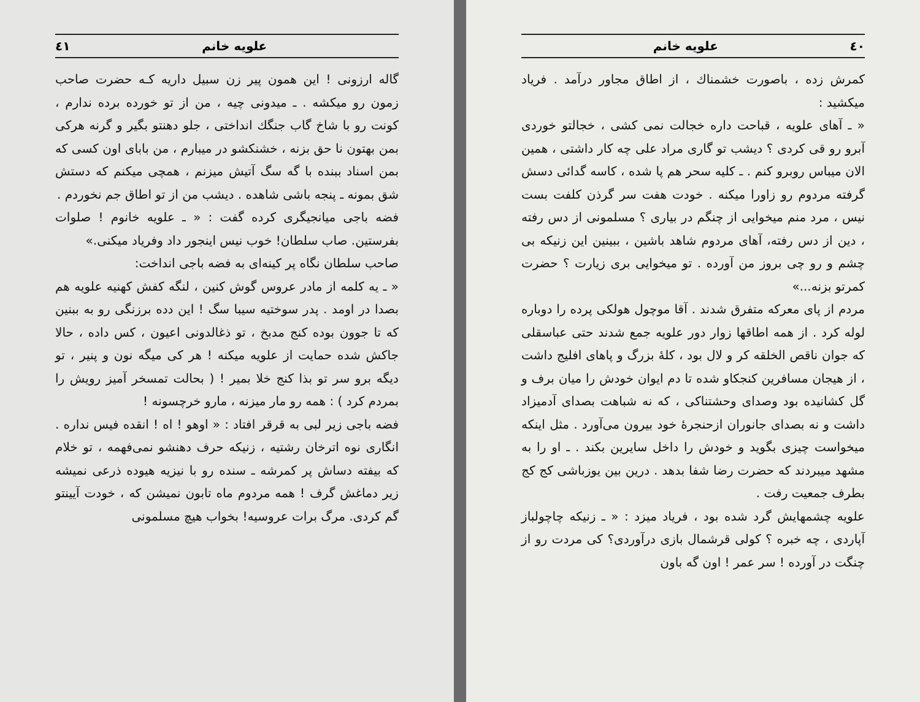٤٠ علویه خانم
کمرش زده ، باصورت خشمناك ، از اطاق مجاور درآمد . فریاد میکشید :
« ـ آهای علویه ، قباحت داره خجالت نمی کشی ، خجالتو خوردی آبرو رو قی کردی ؟ دیشب تو گاری مراد علی چه کار داشتی ، همین الان میباس روبرو کنم . ـ کلیه سحر هم پا شده ، کاسه گدائی دسش گرفته مردوم رو زاورا میکنه . خودت هفت سر گرذن کلفت بست نیس ، مرد منم میخوایی از چنگم در بیاری ؟ مسلمونی از دس رفته ، دین از دس رفته، آهای مردوم شاهد باشین ، ببینین این زنیکه بی چشم و رو چی بروز من آورده . تو میخوایی بری زیارت ؟ حضرت کمرتو بزنه...»
مردم از پای معرکه متفرق شدند . آقا موچول هولکی پرده را دوباره لوله کرد . از همه اطاقها زوار دور علویه جمع شدند حتی عباسقلی که جوان ناقص الخلقه کر و لال بود ، کلهٔ بزرگ و پاهای افلیج داشت ، از هیجان مسافرین کنجکاو شده تا دم ایوان خودش را میان برف و گل کشانیده بود وصدای وحشتناکی ، که نه شباهت بصدای آدمیزاد داشت و نه بصدای جانوران ازحنجرهٔ خود بیرون می‌آورد . مثل اینکه میخواست چیزی بگوید و خودش را داخل سایرین بکند . ـ او را به مشهد میبردند که حضرت رضا شفا بدهد . درین بین یوزباشی کج کج بطرف جمعیت رفت .
علویه چشمهایش گرد شده بود ، فریاد میزد : « ـ زنیکه چاچولباز آپاردی ، چه خبره ؟ کولی قرشمال بازی درآوردی؟ کی مردت رو از چنگت در آورده ! سر عمر ! اون گه باون
علویه خانم ٤١
گاله ارزونی ! این همون پیر زن سبیل داریه کـه حضرت صاحب زمون رو میکشه . ـ میدونی چیه ، من از تو خورده برده ندارم ، کونت رو با شاخ گاب جنگك انداختی ، جلو دهنتو بگیر و گرنه هرکی بمن بهتون نا حق بزنه ، خشنکشو در میبارم ، من بابای اون کسی که بمن اسناد ببنده با گه سگ آتیش میزنم ، همچی میکنم که دستش شق بمونه ـ پنجه باشی شاهده . دیشب من از تو اطاق جم نخوردم .
فضه باجی میانجیگری کرده گفت : « ـ علویه خانوم ! صلوات بفرستین. صاب سلطان! خوب نیس اینجور داد وفریاد میکنی.»
صاحب سلطان نگاه پر کینه‌ای به فضه باجی انداخت:
« ـ یه کلمه از مادر عروس گوش کنین ، لنگه کفش کهنیه علویه هم بصدا در اومد . پدر سوختیه سیبا سگ ! این دده برزنگی رو به ببنین که تا جوون بوده کنج مدبخ ، تو ذغالدونی اعیون ، کس داده ، حالا جاکش شده حمایت از علویه میکنه ! هر کی میگه نون و پنیر ، تو دیگه برو سر تو بذا کنج خلا بمیر ! ( بحالت تمسخر آمیز رویش را بمردم کرد ) : همه رو مار میزنه ، مارو خرچسونه !
فضه باجی زیر لبی به قرقر افتاد : « اوهو ! اه ! انقده فیس نداره . انگاری نوه اترخان رشتیه ، زنیکه حرف دهنشو نمی‌فهمه ، تو خلام که بیفته دساش پر کمرشه ـ سنده رو با نیزیه هیوده ذرعی نمیشه زیر دماغش گرف ! همه مردوم ماه تابون نمیشن که ، خودت آیینتو گم کردی. مرگ برات عروسیه! بخواب هیچ مسلمونی